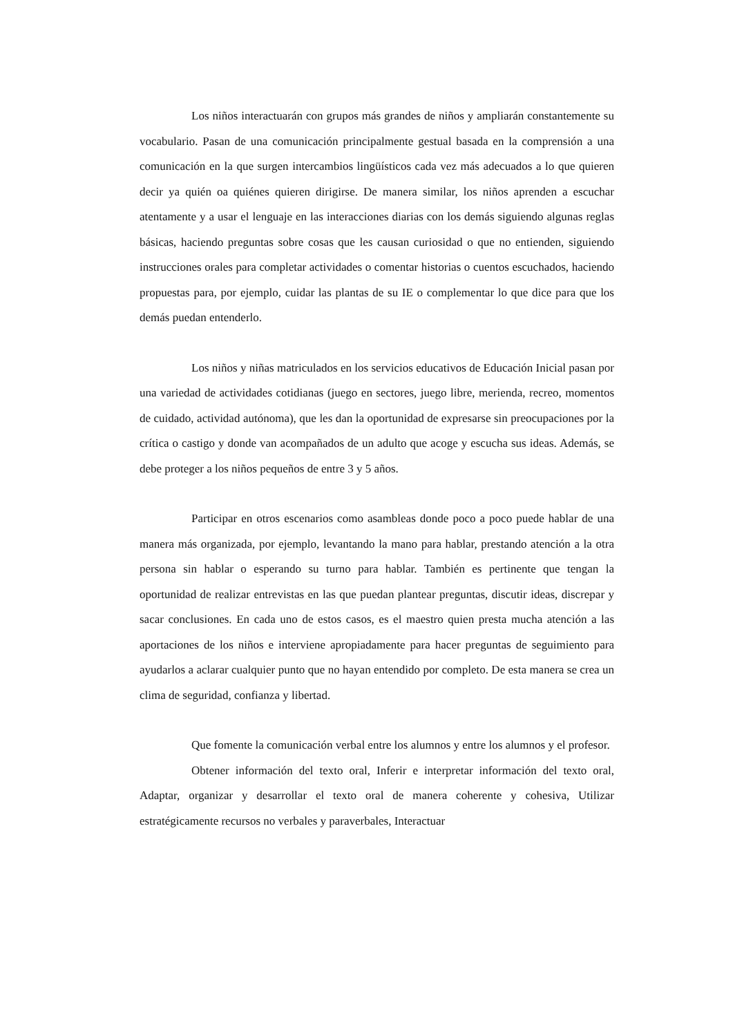Los niños interactuarán con grupos más grandes de niños y ampliarán constantemente su vocabulario. Pasan de una comunicación principalmente gestual basada en la comprensión a una comunicación en la que surgen intercambios lingüísticos cada vez más adecuados a lo que quieren decir ya quién oa quiénes quieren dirigirse. De manera similar, los niños aprenden a escuchar atentamente y a usar el lenguaje en las interacciones diarias con los demás siguiendo algunas reglas básicas, haciendo preguntas sobre cosas que les causan curiosidad o que no entienden, siguiendo instrucciones orales para completar actividades o comentar historias o cuentos escuchados, haciendo propuestas para, por ejemplo, cuidar las plantas de su IE o complementar lo que dice para que los demás puedan entenderlo.
Los niños y niñas matriculados en los servicios educativos de Educación Inicial pasan por una variedad de actividades cotidianas (juego en sectores, juego libre, merienda, recreo, momentos de cuidado, actividad autónoma), que les dan la oportunidad de expresarse sin preocupaciones por la crítica o castigo y donde van acompañados de un adulto que acoge y escucha sus ideas. Además, se debe proteger a los niños pequeños de entre 3 y 5 años.
Participar en otros escenarios como asambleas donde poco a poco puede hablar de una manera más organizada, por ejemplo, levantando la mano para hablar, prestando atención a la otra persona sin hablar o esperando su turno para hablar. También es pertinente que tengan la oportunidad de realizar entrevistas en las que puedan plantear preguntas, discutir ideas, discrepar y sacar conclusiones. En cada uno de estos casos, es el maestro quien presta mucha atención a las aportaciones de los niños e interviene apropiadamente para hacer preguntas de seguimiento para ayudarlos a aclarar cualquier punto que no hayan entendido por completo. De esta manera se crea un clima de seguridad, confianza y libertad.
Que fomente la comunicación verbal entre los alumnos y entre los alumnos y el profesor.
Obtener información del texto oral, Inferir e interpretar información del texto oral, Adaptar, organizar y desarrollar el texto oral de manera coherente y cohesiva, Utilizar estratégicamente recursos no verbales y paraverbales, Interactuar